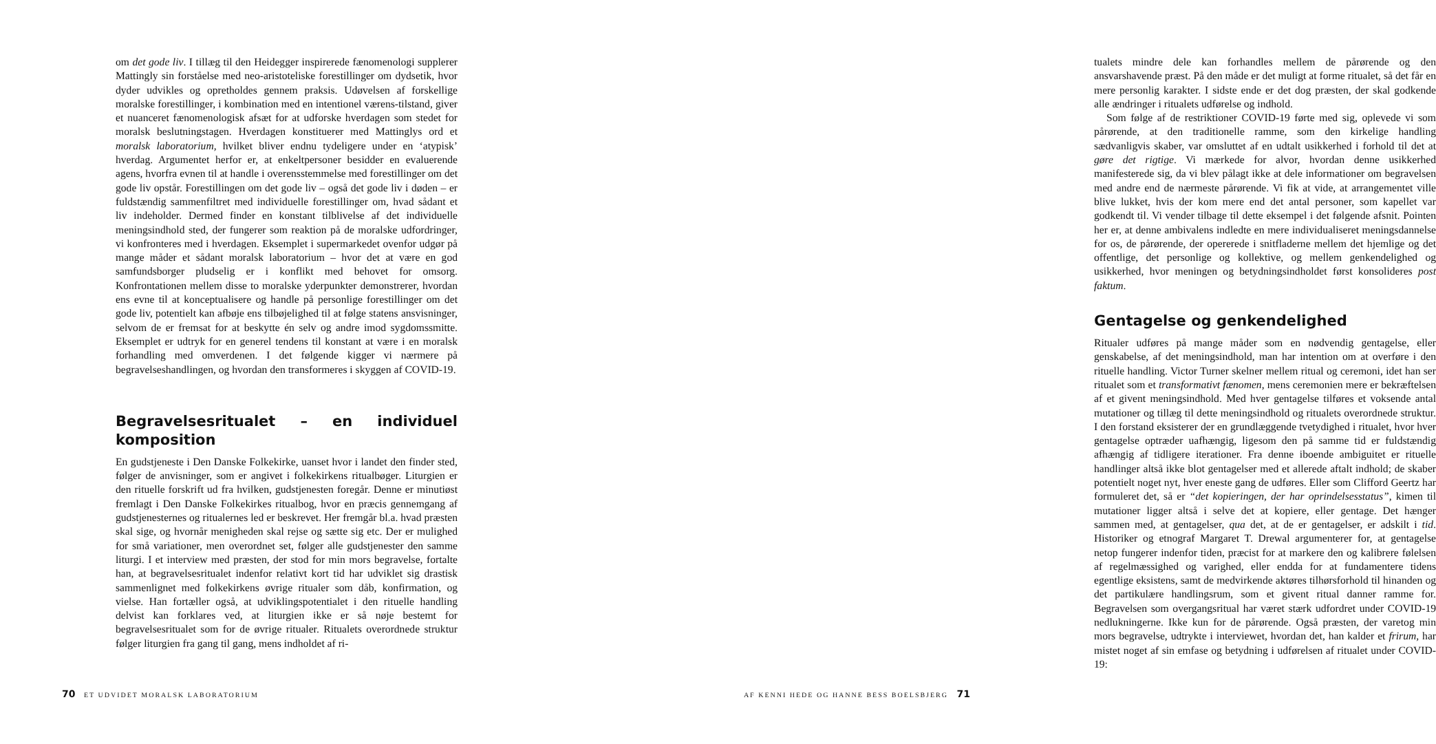om det gode liv. I tillæg til den Heidegger inspirerede fænomenologi supplerer Mattingly sin forståelse med neo-aristoteliske forestillinger om dydsetik, hvor dyder udvikles og opretholdes gennem praksis. Udøvelsen af forskellige moralske forestillinger, i kombination med en intentionel værens-tilstand, giver et nuanceret fænomenologisk afsæt for at udforske hverdagen som stedet for moralsk beslutningstagen. Hverdagen konstituerer med Mattinglys ord et moralsk laboratorium, hvilket bliver endnu tydeligere under en ‘atypisk’ hverdag. Argumentet herfor er, at enkeltpersoner besidder en evaluerende agens, hvorfra evnen til at handle i overensstemmelse med forestillinger om det gode liv opstår. Forestillingen om det gode liv – også det gode liv i døden – er fuldstændig sammenfiltret med individuelle forestillinger om, hvad sådant et liv indeholder. Dermed finder en konstant tilblivelse af det individuelle meningsindhold sted, der fungerer som reaktion på de moralske udfordringer, vi konfronteres med i hverdagen. Eksemplet i supermarkedet ovenfor udgør på mange måder et sådant moralsk laboratorium – hvor det at være en god samfundsborger pludselig er i konflikt med behovet for omsorg. Konfrontationen mellem disse to moralske yderpunkter demonstrerer, hvordan ens evne til at konceptualisere og handle på personlige forestillinger om det gode liv, potentielt kan afbøje ens tilbøjelighed til at følge statens ansvisninger, selvom de er fremsat for at beskytte én selv og andre imod sygdomssmitte. Eksemplet er udtryk for en generel tendens til konstant at være i en moralsk forhandling med omverdenen. I det følgende kigger vi nærmere på begravelseshandlingen, og hvordan den transformeres i skyggen af COVID-19.
Begravelsesritualet – en individuel komposition
En gudstjeneste i Den Danske Folkekirke, uanset hvor i landet den finder sted, følger de anvisninger, som er angivet i folkekirkens ritualbøger. Liturgien er den rituelle forskrift ud fra hvilken, gudstjenesten foregår. Denne er minutiøst fremlagt i Den Danske Folkekirkes ritualbog, hvor en præcis gennemgang af gudstjenesternes og ritualernes led er beskrevet. Her fremgår bl.a. hvad præsten skal sige, og hvornår menigheden skal rejse og sætte sig etc. Der er mulighed for små variationer, men overordnet set, følger alle gudstjenester den samme liturgi. I et interview med præsten, der stod for min mors begravelse, fortalte han, at begravelsesritualet indenfor relativt kort tid har udviklet sig drastisk sammenlignet med folkekirkens øvrige ritualer som dåb, konfirmation, og vielse. Han fortæller også, at udviklingspotentialet i den rituelle handling delvist kan forklares ved, at liturgien ikke er så nøje bestemt for begravelsesritualet som for de øvrige ritualer. Ritualets overordnede struktur følger liturgien fra gang til gang, mens indholdet af ri-
70 ET UDVIDET MORALSK LABORATORIUM
tualets mindre dele kan forhandles mellem de pårørende og den ansvarshavende præst. På den måde er det muligt at forme ritualet, så det får en mere personlig karakter. I sidste ende er det dog præsten, der skal godkende alle ændringer i ritualets udførelse og indhold.
Som følge af de restriktioner COVID-19 førte med sig, oplevede vi som pårørende, at den traditionelle ramme, som den kirkelige handling sædvanligvis skaber, var omsluttet af en udtalt usikkerhed i forhold til det at gøre det rigtige. Vi mærkede for alvor, hvordan denne usikkerhed manifesterede sig, da vi blev pålagt ikke at dele informationer om begravelsen med andre end de nærmeste pårørende. Vi fik at vide, at arrangementet ville blive lukket, hvis der kom mere end det antal personer, som kapellet var godkendt til. Vi vender tilbage til dette eksempel i det følgende afsnit. Pointen her er, at denne ambivalens indledte en mere individualiseret meningsdannelse for os, de pårørende, der opererede i snitfladerne mellem det hjemlige og det offentlige, det personlige og kollektive, og mellem genkendelighed og usikkerhed, hvor meningen og betydningsindholdet først konsolideres post faktum.
Gentagelse og genkendelighed
Ritualer udføres på mange måder som en nødvendig gentagelse, eller genskabelse, af det meningsindhold, man har intention om at overføre i den rituelle handling. Victor Turner skelner mellem ritual og ceremoni, idet han ser ritualet som et transformativt fænomen, mens ceremonien mere er bekræftelsen af et givent meningsindhold. Med hver gentagelse tilføres et voksende antal mutationer og tillæg til dette meningsindhold og ritualets overordnede struktur. I den forstand eksisterer der en grundlæggende tvetydighed i ritualet, hvor hver gentagelse optræder uafhængig, ligesom den på samme tid er fuldstændig afhængig af tidligere iterationer. Fra denne iboende ambiguitet er rituelle handlinger altså ikke blot gentagelser med et allerede aftalt indhold; de skaber potentielt noget nyt, hver eneste gang de udføres. Eller som Clifford Geertz har formuleret det, så er “det kopieringen, der har oprindelsesstatus”, kimen til mutationer ligger altså i selve det at kopiere, eller gentage. Det hænger sammen med, at gentagelser, qua det, at de er gentagelser, er adskilt i tid. Historiker og etnograf Margaret T. Drewal argumenterer for, at gentagelse netop fungerer indenfor tiden, præcist for at markere den og kalibrere følelsen af regelmæssighed og varighed, eller endda for at fundamentere tidens egentlige eksistens, samt de medvirkende aktøres tilhørsforhold til hinanden og det partikulære handlingsrum, som et givent ritual danner ramme for. Begravelsen som overgangsritual har været stærk udfordret under COVID-19 nedlukningerne. Ikke kun for de pårørende. Også præsten, der varetog min mors begravelse, udtrykte i interviewet, hvordan det, han kalder et frirum, har mistet noget af sin emfase og betydning i udførelsen af ritualet under COVID-19:
AF KENNI HEDE OG HANNE BESS BOELSBJERG 71